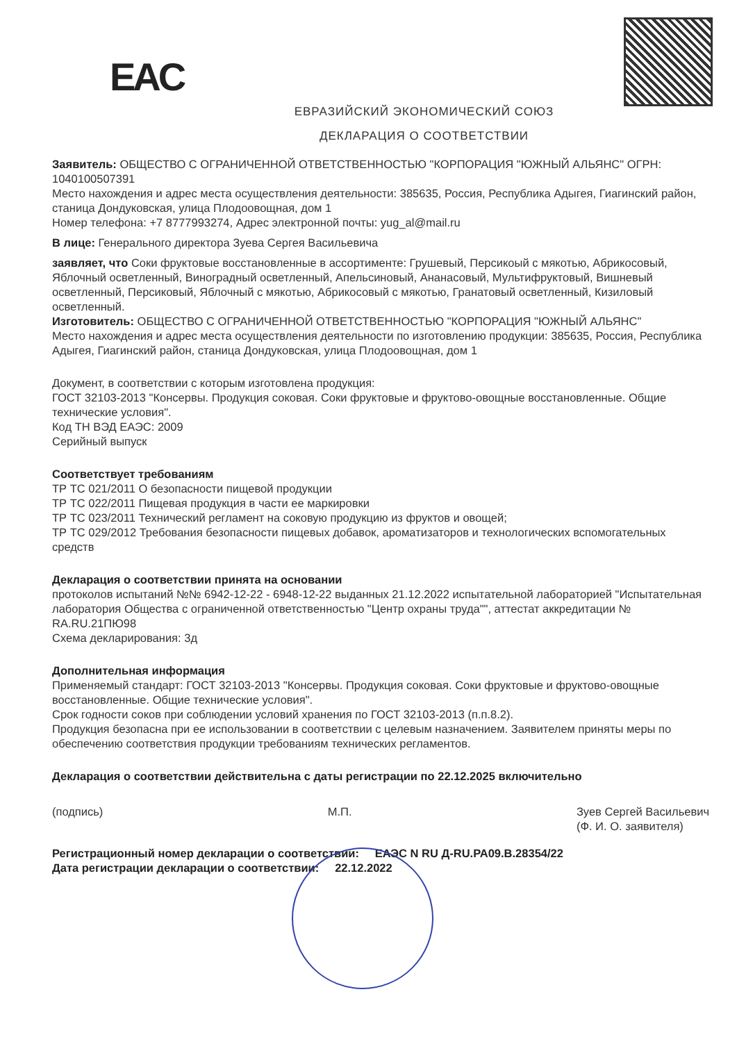EAC
ЕВРАЗИЙСКИЙ ЭКОНОМИЧЕСКИЙ СОЮЗ
ДЕКЛАРАЦИЯ О СООТВЕТСТВИИ
Заявитель: ОБЩЕСТВО С ОГРАНИЧЕННОЙ ОТВЕТСТВЕННОСТЬЮ "КОРПОРАЦИЯ "ЮЖНЫЙ АЛЬЯНС" ОГРН: 1040100507391
Место нахождения и адрес места осуществления деятельности: 385635, Россия, Республика Адыгея, Гиагинский район, станица Дондуковская, улица Плодоовощная, дом 1
Номер телефона: +7 8777993274, Адрес электронной почты: yug_al@mail.ru
В лице: Генерального директора Зуева Сергея Васильевича
заявляет, что Соки фруктовые восстановленные в ассортименте: Грушевый, Персикоый с мякотью, Абрикосовый, Яблочный осветленный, Виноградный осветленный, Апельсиновый, Ананасовый, Мультифруктовый, Вишневый осветленный, Персиковый, Яблочный с мякотью, Абрикосовый с мякотью, Гранатовый осветленный, Кизиловый осветленный.
Изготовитель: ОБЩЕСТВО С ОГРАНИЧЕННОЙ ОТВЕТСТВЕННОСТЬЮ "КОРПОРАЦИЯ "ЮЖНЫЙ АЛЬЯНС"
Место нахождения и адрес места осуществления деятельности по изготовлению продукции: 385635, Россия, Республика Адыгея, Гиагинский район, станица Дондуковская, улица Плодоовощная, дом 1
Документ, в соответствии с которым изготовлена продукция:
ГОСТ 32103-2013 "Консервы. Продукция соковая. Соки фруктовые и фруктово-овощные восстановленные. Общие технические условия".
Код ТН ВЭД ЕАЭС: 2009
Серийный выпуск
Соответствует требованиям
ТР ТС 021/2011 О безопасности пищевой продукции
ТР ТС 022/2011 Пищевая продукция в части ее маркировки
ТР ТС 023/2011 Технический регламент на соковую продукцию из фруктов и овощей;
ТР ТС 029/2012 Требования безопасности пищевых добавок, ароматизаторов и технологических вспомогательных средств
Декларация о соответствии принята на основании
протоколов испытаний №№ 6942-12-22 - 6948-12-22 выданных 21.12.2022 испытательной лабораторией "Испытательная лаборатория Общества с ограниченной ответственностью "Центр охраны труда"", аттестат аккредитации № RA.RU.21ПЮ98
Схема декларирования: 3д
Дополнительная информация
Применяемый стандарт: ГОСТ 32103-2013 "Консервы. Продукция соковая. Соки фруктовые и фруктово-овощные восстановленные. Общие технические условия".
Срок годности соков при соблюдении условий хранения по ГОСТ 32103-2013 (п.п.8.2).
Продукция безопасна при ее использовании в соответствии с целевым назначением. Заявителем приняты меры по обеспечению соответствия продукции требованиям технических регламентов.
Декларация о соответствии действительна с даты регистрации по 22.12.2025 включительно
(подпись) М.П. Зуев Сергей Васильевич
(Ф. И. О. заявителя)
Регистрационный номер декларации о соответствии: ЕАЭС N RU Д-RU.РА09.В.28354/22
Дата регистрации декларации о соответствии: 22.12.2022